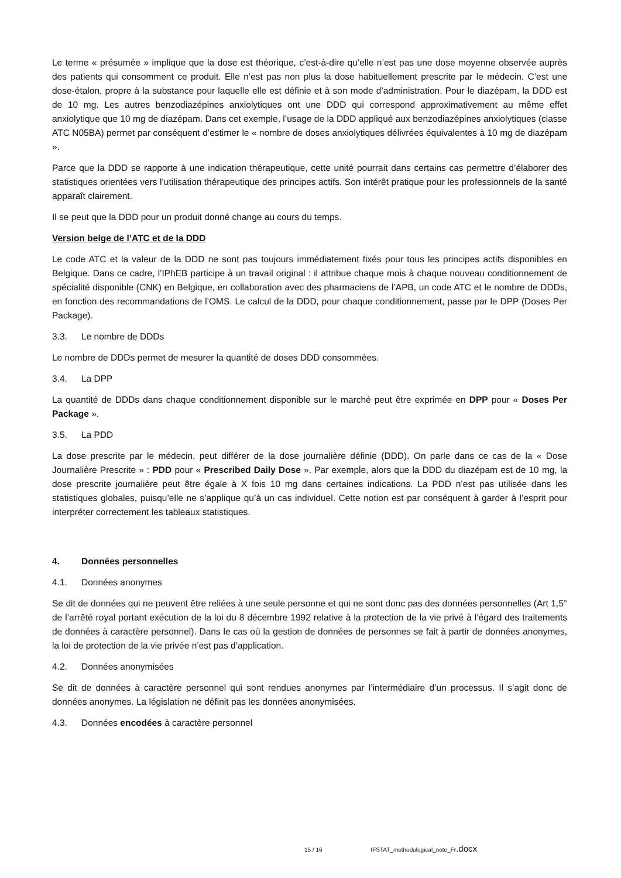Le terme « présumée » implique que la dose est théorique, c’est-à-dire qu’elle n’est pas une dose moyenne observée auprès des patients qui consomment ce produit. Elle n’est pas non plus la dose habituellement prescrite par le médecin. C’est une dose-étalon, propre à la substance pour laquelle elle est définie et à son mode d’administration. Pour le diazépam, la DDD est de 10 mg. Les autres benzodiazépines anxiolytiques ont une DDD qui correspond approximativement au même effet anxiolytique que 10 mg de diazépam. Dans cet exemple, l’usage de la DDD appliqué aux benzodiazépines anxiolytiques (classe ATC N05BA) permet par conséquent d’estimer le « nombre de doses anxiolytiques délivrées équivalentes à 10 mg de diazépam ».
Parce que la DDD se rapporte à une indication thérapeutique, cette unité pourrait dans certains cas permettre d’élaborer des statistiques orientées vers l’utilisation thérapeutique des principes actifs. Son intérêt pratique pour les professionnels de la santé apparaît clairement.
Il se peut que la DDD pour un produit donné change au cours du temps.
Version belge de l’ATC et de la DDD
Le code ATC et la valeur de la DDD ne sont pas toujours immédiatement fixés pour tous les principes actifs disponibles en Belgique. Dans ce cadre, l’IPhEB participe à un travail original : il attribue chaque mois à chaque nouveau conditionnement de spécialité disponible (CNK) en Belgique, en collaboration avec des pharmaciens de l’APB, un code ATC et le nombre de DDDs, en fonction des recommandations de l’OMS. Le calcul de la DDD, pour chaque conditionnement, passe par le DPP (Doses Per Package).
3.3. Le nombre de DDDs
Le nombre de DDDs permet de mesurer la quantité de doses DDD consommées.
3.4. La DPP
La quantité de DDDs dans chaque conditionnement disponible sur le marché peut être exprimée en DPP pour « Doses Per Package ».
3.5. La PDD
La dose prescrite par le médecin, peut différer de la dose journalière définie (DDD). On parle dans ce cas de la « Dose Journalière Prescrite » : PDD pour « Prescribed Daily Dose ». Par exemple, alors que la DDD du diazépam est de 10 mg, la dose prescrite journalière peut être égale à X fois 10 mg dans certaines indications. La PDD n’est pas utilisée dans les statistiques globales, puisqu’elle ne s’applique qu’à un cas individuel. Cette notion est par conséquent à garder à l’esprit pour interpréter correctement les tableaux statistiques.
4. Données personnelles
4.1. Données anonymes
Se dit de données qui ne peuvent être reliées à une seule personne et qui ne sont donc pas des données personnelles (Art 1,5° de l’arrêté royal portant exécution de la loi du 8 décembre 1992 relative à la protection de la vie privé à l’égard des traitements de données à caractère personnel). Dans le cas où la gestion de données de personnes se fait à partir de données anonymes, la loi de protection de la vie privée n’est pas d’application.
4.2. Données anonymisées
Se dit de données à caractère personnel qui sont rendues anonymes par l’intermédiaire d’un processus. Il s’agit donc de données anonymes. La législation ne définit pas les données anonymisées.
4.3. Données encodées à caractère personnel
15 / 16 IFSTAT_methodological_note_Fr.docx